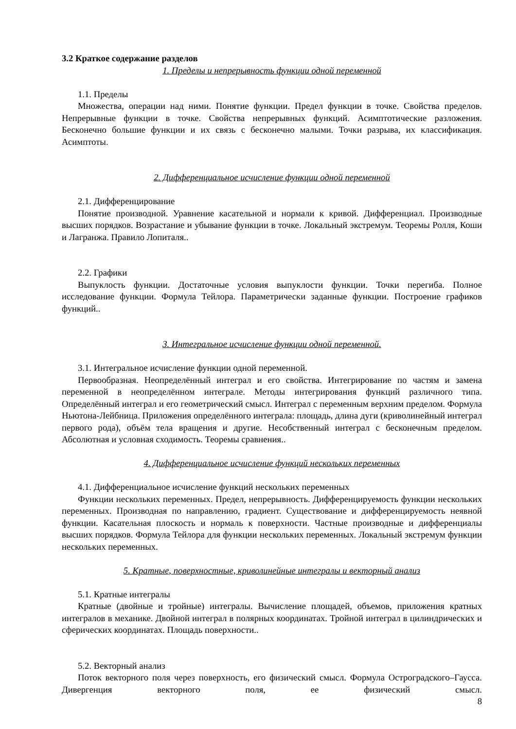3.2 Краткое содержание разделов
1. Пределы и непрерывность функции одной переменной
1.1. Пределы
Множества, операции над ними. Понятие функции. Предел функции в точке. Свойства пределов. Непрерывные функции в точке. Свойства непрерывных функций. Асимптотические разложения. Бесконечно большие функции и их связь с бесконечно малыми. Точки разрыва, их классификация. Асимптоты.
2. Дифференциальное исчисление функции одной переменной
2.1. Дифференцирование
Понятие производной. Уравнение касательной и нормали к кривой. Дифференциал. Производные высших порядков. Возрастание и убывание функции в точке. Локальный экстремум. Теоремы Ролля, Коши и Лагранжа. Правило Лопиталя..
2.2. Графики
Выпуклость функции. Достаточные условия выпуклости функции. Точки перегиба. Полное исследование функции. Формула Тейлора. Параметрически заданные функции. Построение графиков функций..
3. Интегральное исчисление функции одной переменной.
3.1. Интегральное исчисление функции одной переменной.
Первообразная. Неопределённый интеграл и его свойства. Интегрирование по частям и замена переменной в неопределённом интеграле. Методы интегрирования функций различного типа. Определённый интеграл и его геометрический смысл. Интеграл с переменным верхним пределом. Формула Ньютона-Лейбница. Приложения определённого интеграла: площадь, длина дуги (криволинейный интеграл первого рода), объём тела вращения и другие. Несобственный интеграл с бесконечным пределом. Абсолютная и условная сходимость. Теоремы сравнения..
4. Дифференциальное исчисление функций нескольких переменных
4.1. Дифференциальное исчисление функций нескольких переменных
Функции нескольких переменных. Предел, непрерывность. Дифференцируемость функции нескольких переменных. Производная по направлению, градиент. Существование и дифференцируемость неявной функции. Касательная плоскость и нормаль к поверхности. Частные производные и дифференциалы высших порядков. Формула Тейлора для функции нескольких переменных. Локальный экстремум функции нескольких переменных.
5. Кратные, поверхностные, криволинейные интегралы и векторный анализ
5.1. Кратные интегралы
Кратные (двойные и тройные) интегралы. Вычисление площадей, объемов, приложения кратных интегралов в механике. Двойной интеграл в полярных координатах. Тройной интеграл в цилиндрических и сферических координатах. Площадь поверхности..
5.2. Векторный анализ
Поток векторного поля через поверхность, его физический смысл. Формула Остроградского–Гаусса. Дивергенция векторного поля, ее физический смысл.
8